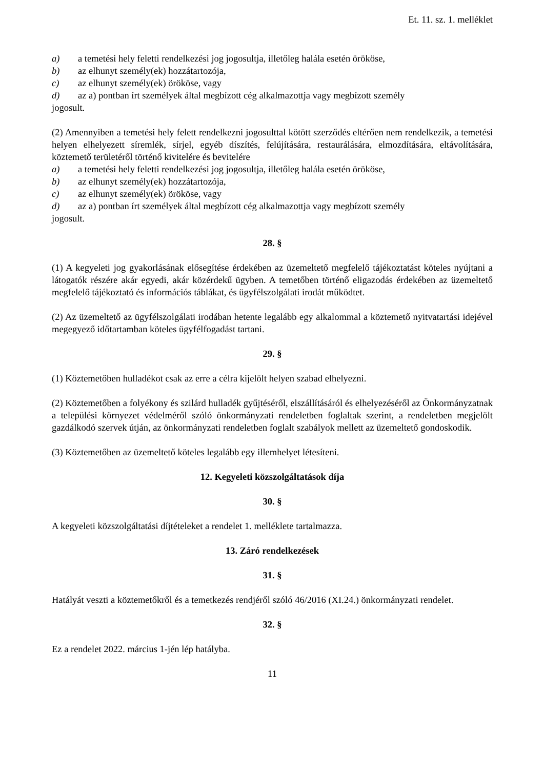Et. 11. sz. 1. melléklet
a) a temetési hely feletti rendelkezési jog jogosultja, illetőleg halála esetén örököse,
b) az elhunyt személy(ek) hozzátartozója,
c) az elhunyt személy(ek) örököse, vagy
d) az a) pontban írt személyek által megbízott cég alkalmazottja vagy megbízott személy
jogosult.
(2) Amennyiben a temetési hely felett rendelkezni jogosulttal kötött szerződés eltérően nem rendelkezik, a temetési helyen elhelyezett síremlék, sírjel, egyéb díszítés, felújítására, restaurálására, elmozdítására, eltávolítására, köztemető területéről történő kivitelére és bevitelére
a) a temetési hely feletti rendelkezési jog jogosultja, illetőleg halála esetén örököse,
b) az elhunyt személy(ek) hozzátartozója,
c) az elhunyt személy(ek) örököse, vagy
d) az a) pontban írt személyek által megbízott cég alkalmazottja vagy megbízott személy
jogosult.
28. §
(1) A kegyeleti jog gyakorlásának elősegítése érdekében az üzemeltető megfelelő tájékoztatást köteles nyújtani a látogatók részére akár egyedi, akár közérdekű ügyben. A temetőben történő eligazodás érdekében az üzemeltető megfelelő tájékoztató és információs táblákat, és ügyfélszolgálati irodát működtet.
(2) Az üzemeltető az ügyfélszolgálati irodában hetente legalább egy alkalommal a köztemető nyitvatartási idejével megegyező időtartamban köteles ügyfélfogadást tartani.
29. §
(1) Köztemetőben hulladékot csak az erre a célra kijelölt helyen szabad elhelyezni.
(2) Köztemetőben a folyékony és szilárd hulladék gyűjtéséről, elszállításáról és elhelyezéséről az Önkormányzatnak a települési környezet védelméről szóló önkormányzati rendeletben foglaltak szerint, a rendeletben megjelölt gazdálkodó szervek útján, az önkormányzati rendeletben foglalt szabályok mellett az üzemeltető gondoskodik.
(3) Köztemetőben az üzemeltető köteles legalább egy illemhelyet létesíteni.
12. Kegyeleti közszolgáltatások díja
30. §
A kegyeleti közszolgáltatási díjtételeket a rendelet 1. melléklete tartalmazza.
13. Záró rendelkezések
31. §
Hatályát veszti a köztemetőkről és a temetkezés rendjéről szóló 46/2016 (XI.24.) önkormányzati rendelet.
32. §
Ez a rendelet 2022. március 1-jén lép hatályba.
11